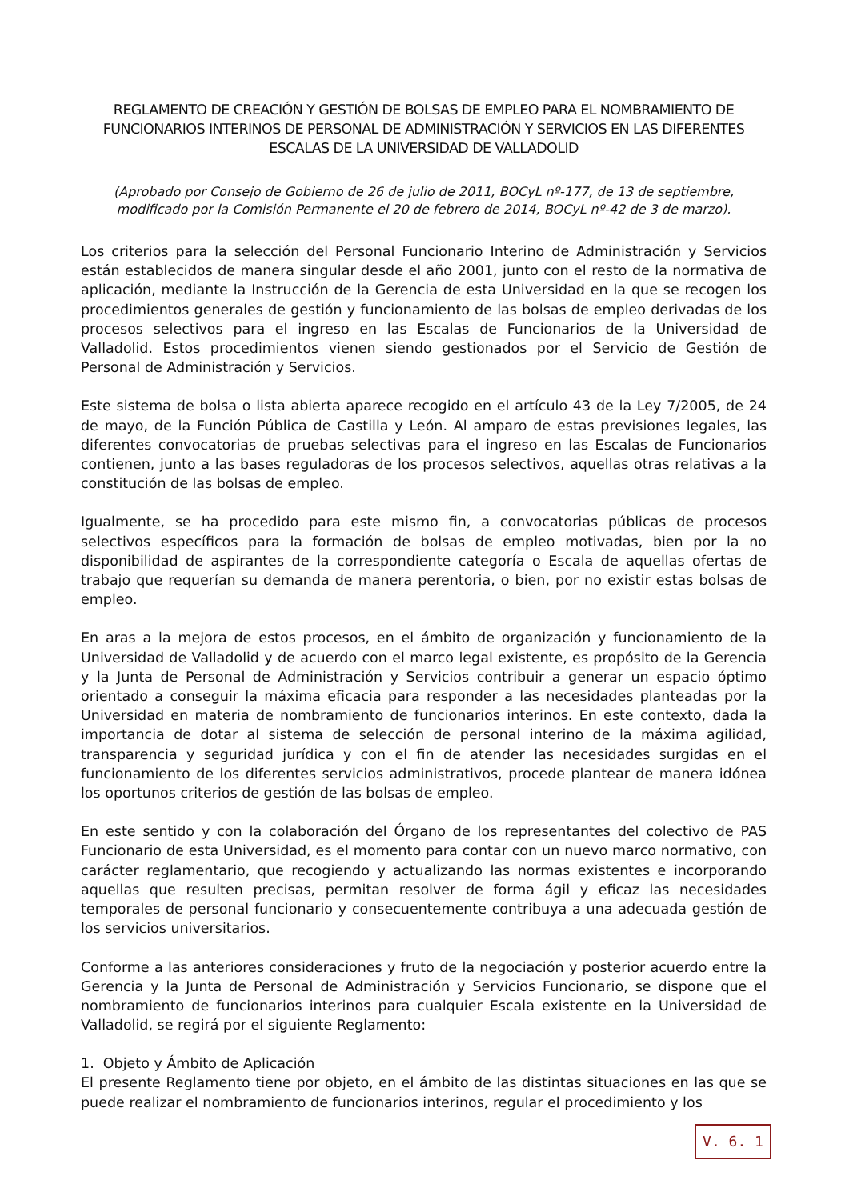REGLAMENTO DE CREACIÓN Y GESTIÓN DE BOLSAS DE EMPLEO PARA EL NOMBRAMIENTO DE FUNCIONARIOS INTERINOS DE PERSONAL DE ADMINISTRACIÓN Y SERVICIOS EN LAS DIFERENTES ESCALAS DE LA UNIVERSIDAD DE VALLADOLID
(Aprobado por Consejo de Gobierno de 26 de julio de 2011, BOCyL nº-177, de 13 de septiembre,
modificado por la Comisión Permanente el 20 de febrero de 2014, BOCyL nº-42 de 3 de marzo).
Los criterios para la selección del Personal Funcionario Interino de Administración y Servicios están establecidos de manera singular desde el año 2001, junto con el resto de la normativa de aplicación, mediante la Instrucción de la Gerencia de esta Universidad en la que se recogen los procedimientos generales de gestión y funcionamiento de las bolsas de empleo derivadas de los procesos selectivos para el ingreso en las Escalas de Funcionarios de la Universidad de Valladolid. Estos procedimientos vienen siendo gestionados por el Servicio de Gestión de Personal de Administración y Servicios.
Este sistema de bolsa o lista abierta aparece recogido en el artículo 43 de la Ley 7/2005, de 24 de mayo, de la Función Pública de Castilla y León. Al amparo de estas previsiones legales, las diferentes convocatorias de pruebas selectivas para el ingreso en las Escalas de Funcionarios contienen, junto a las bases reguladoras de los procesos selectivos, aquellas otras relativas a la constitución de las bolsas de empleo.
Igualmente, se ha procedido para este mismo fin, a convocatorias públicas de procesos selectivos específicos para la formación de bolsas de empleo motivadas, bien por la no disponibilidad de aspirantes de la correspondiente categoría o Escala de aquellas ofertas de trabajo que requerían su demanda de manera perentoria, o bien, por no existir estas bolsas de empleo.
En aras a la mejora de estos procesos, en el ámbito de organización y funcionamiento de la Universidad de Valladolid y de acuerdo con el marco legal existente, es propósito de la Gerencia y la Junta de Personal de Administración y Servicios contribuir a generar un espacio óptimo orientado a conseguir la máxima eficacia para responder a las necesidades planteadas por la Universidad en materia de nombramiento de funcionarios interinos. En este contexto, dada la importancia de dotar al sistema de selección de personal interino de la máxima agilidad, transparencia y seguridad jurídica y con el fin de atender las necesidades surgidas en el funcionamiento de los diferentes servicios administrativos, procede plantear de manera idónea los oportunos criterios de gestión de las bolsas de empleo.
En este sentido y con la colaboración del Órgano de los representantes del colectivo de PAS Funcionario de esta Universidad, es el momento para contar con un nuevo marco normativo, con carácter reglamentario, que recogiendo y actualizando las normas existentes e incorporando aquellas que resulten precisas, permitan resolver de forma ágil y eficaz las necesidades temporales de personal funcionario y consecuentemente contribuya a una adecuada gestión de los servicios universitarios.
Conforme a las anteriores consideraciones y fruto de la negociación y posterior acuerdo entre la Gerencia y la Junta de Personal de Administración y Servicios Funcionario, se dispone que el nombramiento de funcionarios interinos para cualquier Escala existente en la Universidad de Valladolid, se regirá por el siguiente Reglamento:
1. Objeto y Ámbito de Aplicación
El presente Reglamento tiene por objeto, en el ámbito de las distintas situaciones en las que se puede realizar el nombramiento de funcionarios interinos, regular el procedimiento y los
V. 6. 1